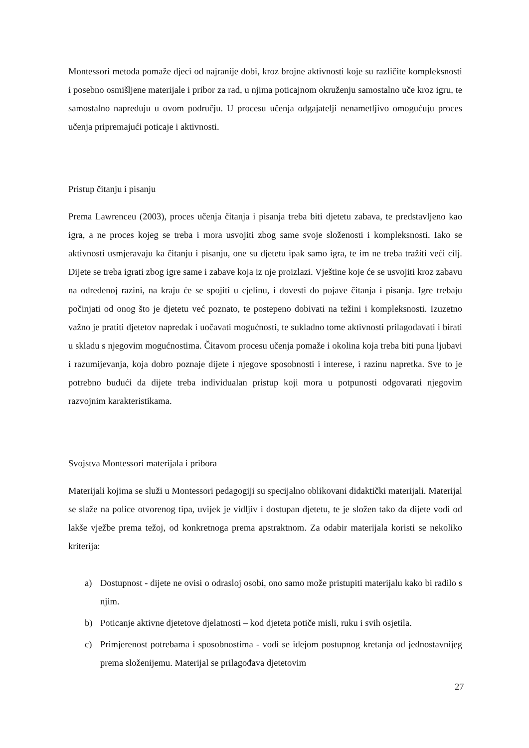Montessori metoda pomaže djeci od najranije dobi, kroz brojne aktivnosti koje su različite kompleksnosti i posebno osmišljene materijale i pribor za rad, u njima poticajnom okruženju samostalno uče kroz igru, te samostalno napreduju u ovom području. U procesu učenja odgajatelji nenametljivo omogućuju proces učenja pripremajući poticaje i aktivnosti.
Pristup čitanju i pisanju
Prema Lawrenceu (2003), proces učenja čitanja i pisanja treba biti djetetu zabava, te predstavljeno kao igra, a ne proces kojeg se treba i mora usvojiti zbog same svoje složenosti i kompleksnosti. Iako se aktivnosti usmjeravaju ka čitanju i pisanju, one su djetetu ipak samo igra, te im ne treba tražiti veći cilj. Dijete se treba igrati zbog igre same i zabave koja iz nje proizlazi. Vještine koje će se usvojiti kroz zabavu na određenoj razini, na kraju će se spojiti u cjelinu, i dovesti do pojave čitanja i pisanja. Igre trebaju počinjati od onog što je djetetu već poznato, te postepeno dobivati na težini i kompleksnosti. Izuzetno važno je pratiti djetetov napredak i uočavati mogućnosti, te sukladno tome aktivnosti prilagođavati i birati u skladu s njegovim mogućnostima. Čitavom procesu učenja pomaže i okolina koja treba biti puna ljubavi i razumijevanja, koja dobro poznaje dijete i njegove sposobnosti i interese, i razinu napretka. Sve to je potrebno budući da dijete treba individualan pristup koji mora u potpunosti odgovarati njegovim razvojnim karakteristikama.
Svojstva Montessori materijala i pribora
Materijali kojima se služi u Montessori pedagogiji su specijalno oblikovani didaktički materijali. Materijal se slaže na police otvorenog tipa, uvijek je vidljiv i dostupan djetetu, te je složen tako da dijete vodi od lakše vježbe prema težoj, od konkretnoga prema apstraktnom. Za odabir materijala koristi se nekoliko kriterija:
a) Dostupnost - dijete ne ovisi o odrasloj osobi, ono samo može pristupiti materijalu kako bi radilo s njim.
b) Poticanje aktivne djetetove djelatnosti – kod djeteta potiče misli, ruku i svih osjetila.
c) Primjerenost potrebama i sposobnostima - vodi se idejom postupnog kretanja od jednostavnijeg prema složenijemu. Materijal se prilagođava djetetovim
27